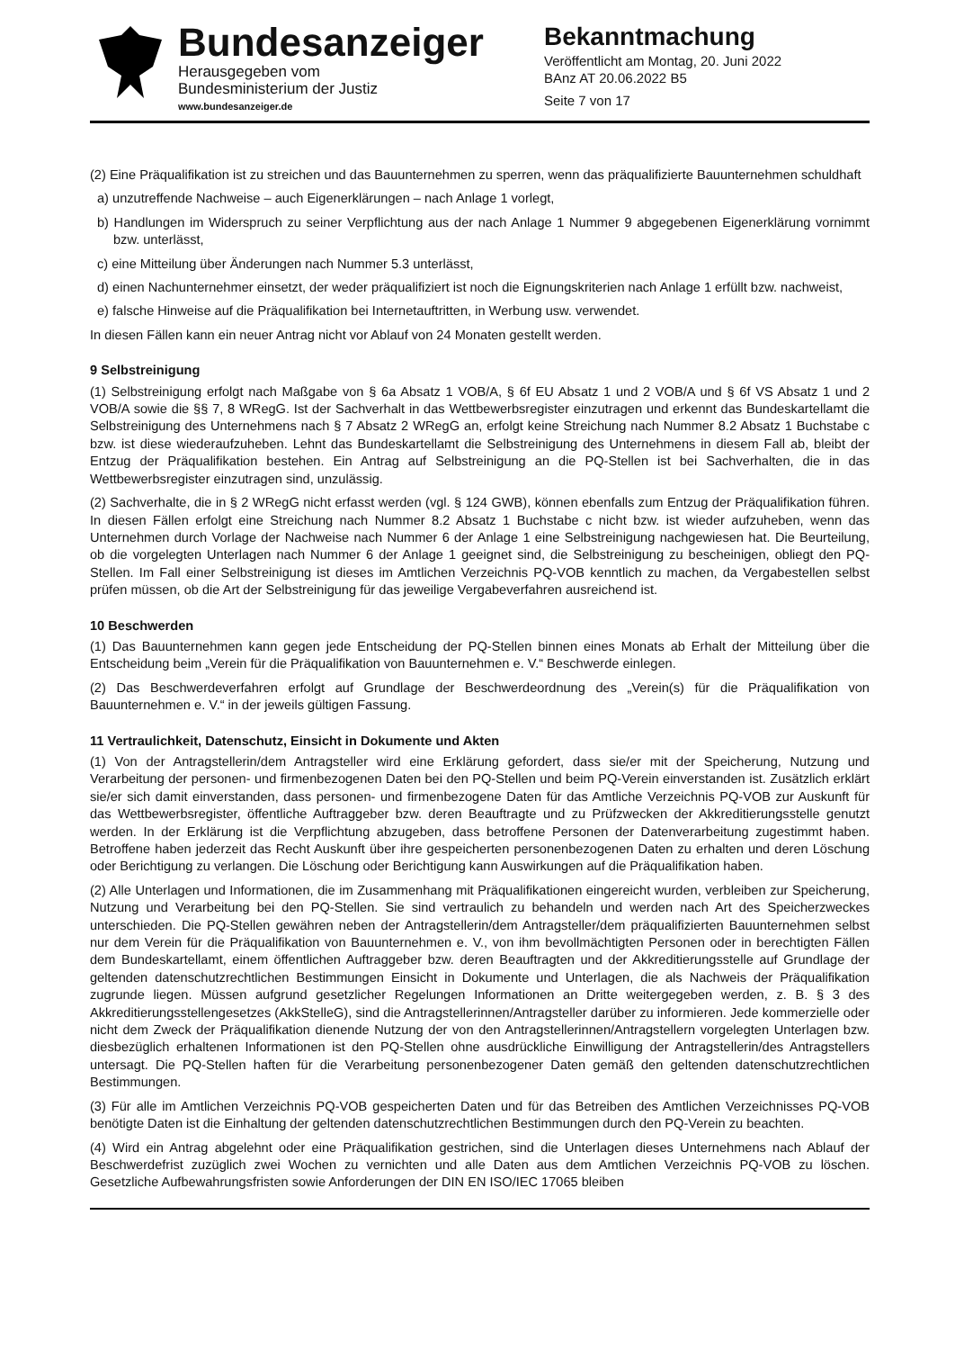Bundesanzeiger
Herausgegeben vom
Bundesministerium der Justiz
www.bundesanzeiger.de
Bekanntmachung
Veröffentlicht am Montag, 20. Juni 2022
BAnz AT 20.06.2022 B5
Seite 7 von 17
(2) Eine Präqualifikation ist zu streichen und das Bauunternehmen zu sperren, wenn das präqualifizierte Bauunternehmen schuldhaft
a) unzutreffende Nachweise – auch Eigenerklärungen – nach Anlage 1 vorlegt,
b) Handlungen im Widerspruch zu seiner Verpflichtung aus der nach Anlage 1 Nummer 9 abgegebenen Eigenerklärung vornimmt bzw. unterlässt,
c) eine Mitteilung über Änderungen nach Nummer 5.3 unterlässt,
d) einen Nachunternehmer einsetzt, der weder präqualifiziert ist noch die Eignungskriterien nach Anlage 1 erfüllt bzw. nachweist,
e) falsche Hinweise auf die Präqualifikation bei Internetauftritten, in Werbung usw. verwendet.
In diesen Fällen kann ein neuer Antrag nicht vor Ablauf von 24 Monaten gestellt werden.
9 Selbstreinigung
(1) Selbstreinigung erfolgt nach Maßgabe von § 6a Absatz 1 VOB/A, § 6f EU Absatz 1 und 2 VOB/A und § 6f VS Absatz 1 und 2 VOB/A sowie die §§ 7, 8 WRegG. Ist der Sachverhalt in das Wettbewerbsregister einzutragen und erkennt das Bundeskartellamt die Selbstreinigung des Unternehmens nach § 7 Absatz 2 WRegG an, erfolgt keine Streichung nach Nummer 8.2 Absatz 1 Buchstabe c bzw. ist diese wiederaufzuheben. Lehnt das Bundeskartellamt die Selbstreinigung des Unternehmens in diesem Fall ab, bleibt der Entzug der Präqualifikation bestehen. Ein Antrag auf Selbstreinigung an die PQ-Stellen ist bei Sachverhalten, die in das Wettbewerbsregister einzutragen sind, unzulässig.
(2) Sachverhalte, die in § 2 WRegG nicht erfasst werden (vgl. § 124 GWB), können ebenfalls zum Entzug der Präqualifikation führen. In diesen Fällen erfolgt eine Streichung nach Nummer 8.2 Absatz 1 Buchstabe c nicht bzw. ist wieder aufzuheben, wenn das Unternehmen durch Vorlage der Nachweise nach Nummer 6 der Anlage 1 eine Selbstreinigung nachgewiesen hat. Die Beurteilung, ob die vorgelegten Unterlagen nach Nummer 6 der Anlage 1 geeignet sind, die Selbstreinigung zu bescheinigen, obliegt den PQ-Stellen. Im Fall einer Selbstreinigung ist dieses im Amtlichen Verzeichnis PQ-VOB kenntlich zu machen, da Vergabestellen selbst prüfen müssen, ob die Art der Selbstreinigung für das jeweilige Vergabeverfahren ausreichend ist.
10 Beschwerden
(1) Das Bauunternehmen kann gegen jede Entscheidung der PQ-Stellen binnen eines Monats ab Erhalt der Mitteilung über die Entscheidung beim „Verein für die Präqualifikation von Bauunternehmen e. V.“ Beschwerde einlegen.
(2) Das Beschwerdeverfahren erfolgt auf Grundlage der Beschwerdeordnung des „Verein(s) für die Präqualifikation von Bauunternehmen e. V.“ in der jeweils gültigen Fassung.
11 Vertraulichkeit, Datenschutz, Einsicht in Dokumente und Akten
(1) Von der Antragstellerin/dem Antragsteller wird eine Erklärung gefordert, dass sie/er mit der Speicherung, Nutzung und Verarbeitung der personen- und firmenbezogenen Daten bei den PQ-Stellen und beim PQ-Verein einverstanden ist. Zusätzlich erklärt sie/er sich damit einverstanden, dass personen- und firmenbezogene Daten für das Amtliche Verzeichnis PQ-VOB zur Auskunft für das Wettbewerbsregister, öffentliche Auftraggeber bzw. deren Beauftragte und zu Prüfzwecken der Akkreditierungsstelle genutzt werden. In der Erklärung ist die Verpflichtung abzugeben, dass betroffene Personen der Datenverarbeitung zugestimmt haben. Betroffene haben jederzeit das Recht Auskunft über ihre gespeicherten personenbezogenen Daten zu erhalten und deren Löschung oder Berichtigung zu verlangen. Die Löschung oder Berichtigung kann Auswirkungen auf die Präqualifikation haben.
(2) Alle Unterlagen und Informationen, die im Zusammenhang mit Präqualifikationen eingereicht wurden, verbleiben zur Speicherung, Nutzung und Verarbeitung bei den PQ-Stellen. Sie sind vertraulich zu behandeln und werden nach Art des Speicherzweckes unterschieden. Die PQ-Stellen gewähren neben der Antragstellerin/dem Antragsteller/dem präqualifizierten Bauunternehmen selbst nur dem Verein für die Präqualifikation von Bauunternehmen e. V., von ihm bevollmächtigten Personen oder in berechtigten Fällen dem Bundeskartellamt, einem öffentlichen Auftraggeber bzw. deren Beauftragten und der Akkreditierungsstelle auf Grundlage der geltenden datenschutzrechtlichen Bestimmungen Einsicht in Dokumente und Unterlagen, die als Nachweis der Präqualifikation zugrunde liegen. Müssen aufgrund gesetzlicher Regelungen Informationen an Dritte weitergegeben werden, z. B. § 3 des Akkreditierungsstellengesetzes (AkkStelleG), sind die Antragstellerinnen/Antragsteller darüber zu informieren. Jede kommerzielle oder nicht dem Zweck der Präqualifikation dienende Nutzung der von den Antragstellerinnen/Antragstellern vorgelegten Unterlagen bzw. diesbezüglich erhaltenen Informationen ist den PQ-Stellen ohne ausdrückliche Einwilligung der Antragstellerin/des Antragstellers untersagt. Die PQ-Stellen haften für die Verarbeitung personenbezogener Daten gemäß den geltenden datenschutzrechtlichen Bestimmungen.
(3) Für alle im Amtlichen Verzeichnis PQ-VOB gespeicherten Daten und für das Betreiben des Amtlichen Verzeichnisses PQ-VOB benötigte Daten ist die Einhaltung der geltenden datenschutzrechtlichen Bestimmungen durch den PQ-Verein zu beachten.
(4) Wird ein Antrag abgelehnt oder eine Präqualifikation gestrichen, sind die Unterlagen dieses Unternehmens nach Ablauf der Beschwerdefrist zuzüglich zwei Wochen zu vernichten und alle Daten aus dem Amtlichen Verzeichnis PQ-VOB zu löschen. Gesetzliche Aufbewahrungsfristen sowie Anforderungen der DIN EN ISO/IEC 17065 bleiben